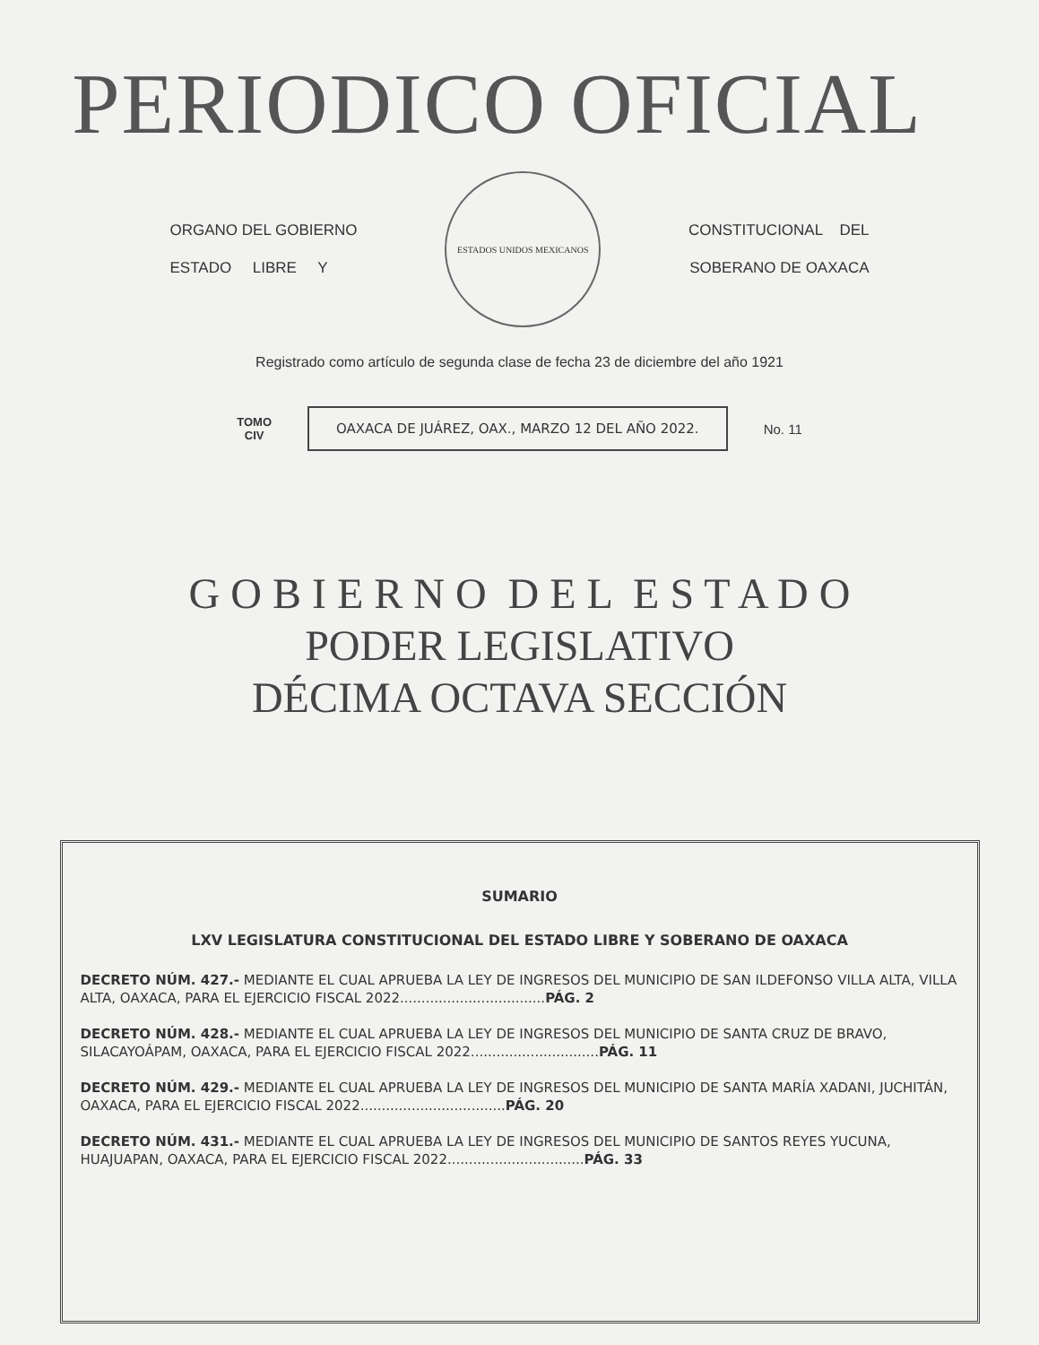PERIODICO OFICIAL
ORGANO DEL GOBIERNO
ESTADO LIBRE Y
ESTADOS UNIDOS MEXICANOS
CONSTITUCIONAL DEL
SOBERANO DE OAXACA
Registrado como artículo de segunda clase de fecha 23 de diciembre del año 1921
TOMO
CIV
OAXACA DE JUÁREZ, OAX., MARZO 12 DEL AÑO 2022.
No. 11
G O B I E R N O D E L E S T A D O
PODER LEGISLATIVO
DÉCIMA OCTAVA SECCIÓN
SUMARIO
LXV LEGISLATURA CONSTITUCIONAL DEL ESTADO LIBRE Y SOBERANO DE OAXACA
DECRETO NÚM. 427.- MEDIANTE EL CUAL APRUEBA LA LEY DE INGRESOS DEL MUNICIPIO DE SAN ILDEFONSO VILLA ALTA, VILLA ALTA, OAXACA, PARA EL EJERCICIO FISCAL 2022..................................PÁG. 2
DECRETO NÚM. 428.- MEDIANTE EL CUAL APRUEBA LA LEY DE INGRESOS DEL MUNICIPIO DE SANTA CRUZ DE BRAVO, SILACAYOÁPAM, OAXACA, PARA EL EJERCICIO FISCAL 2022..............................PÁG. 11
DECRETO NÚM. 429.- MEDIANTE EL CUAL APRUEBA LA LEY DE INGRESOS DEL MUNICIPIO DE SANTA MARÍA XADANI, JUCHITÁN, OAXACA, PARA EL EJERCICIO FISCAL 2022..................................PÁG. 20
DECRETO NÚM. 431.- MEDIANTE EL CUAL APRUEBA LA LEY DE INGRESOS DEL MUNICIPIO DE SANTOS REYES YUCUNA, HUAJUAPAN, OAXACA, PARA EL EJERCICIO FISCAL 2022................................PÁG. 33